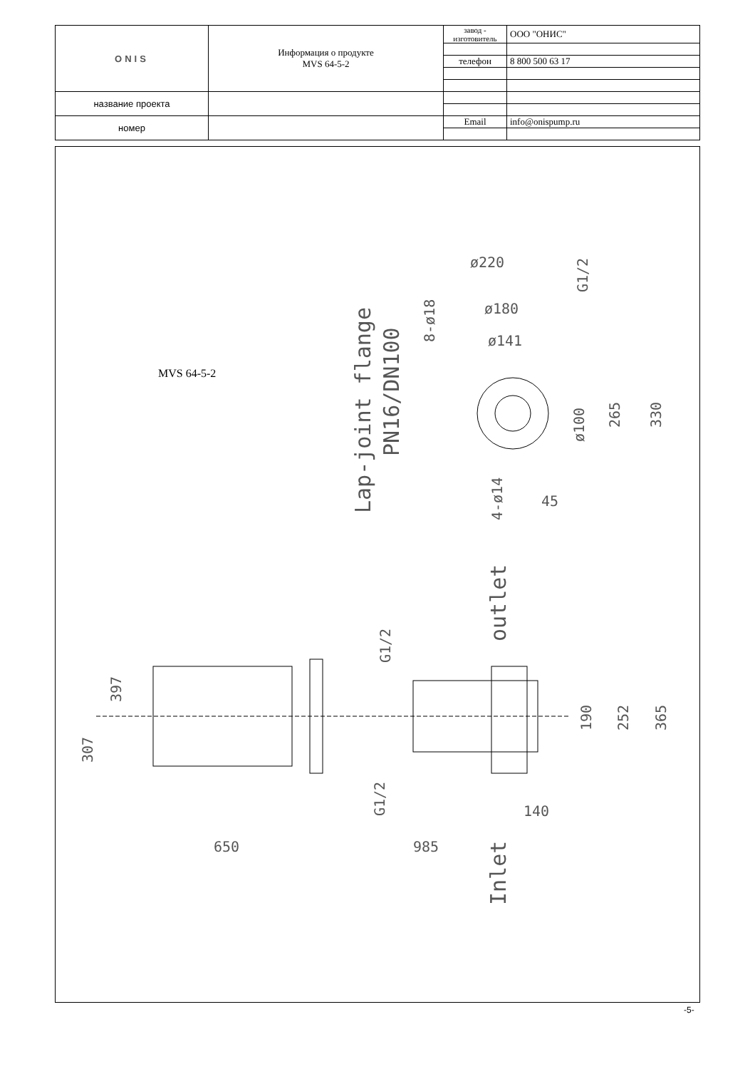| ONIS | Информация о продукте MVS 64-5-2 | завод - изготовитель | ООО "ОНИС" |
| | | телефон | 8 800 500 63 17 |
| название проекта | | | |
| номер | | Email | info@onispump.ru |
MVS 64-5-2
ø220
ø180
ø141
ø100
265
330
Lap-joint flange
PN16/DN100
8-ø18
G1/2
4-ø14
45
outlet
Inlet
G1/2
G1/2
397
307
190
252
365
140
650
985
-5-